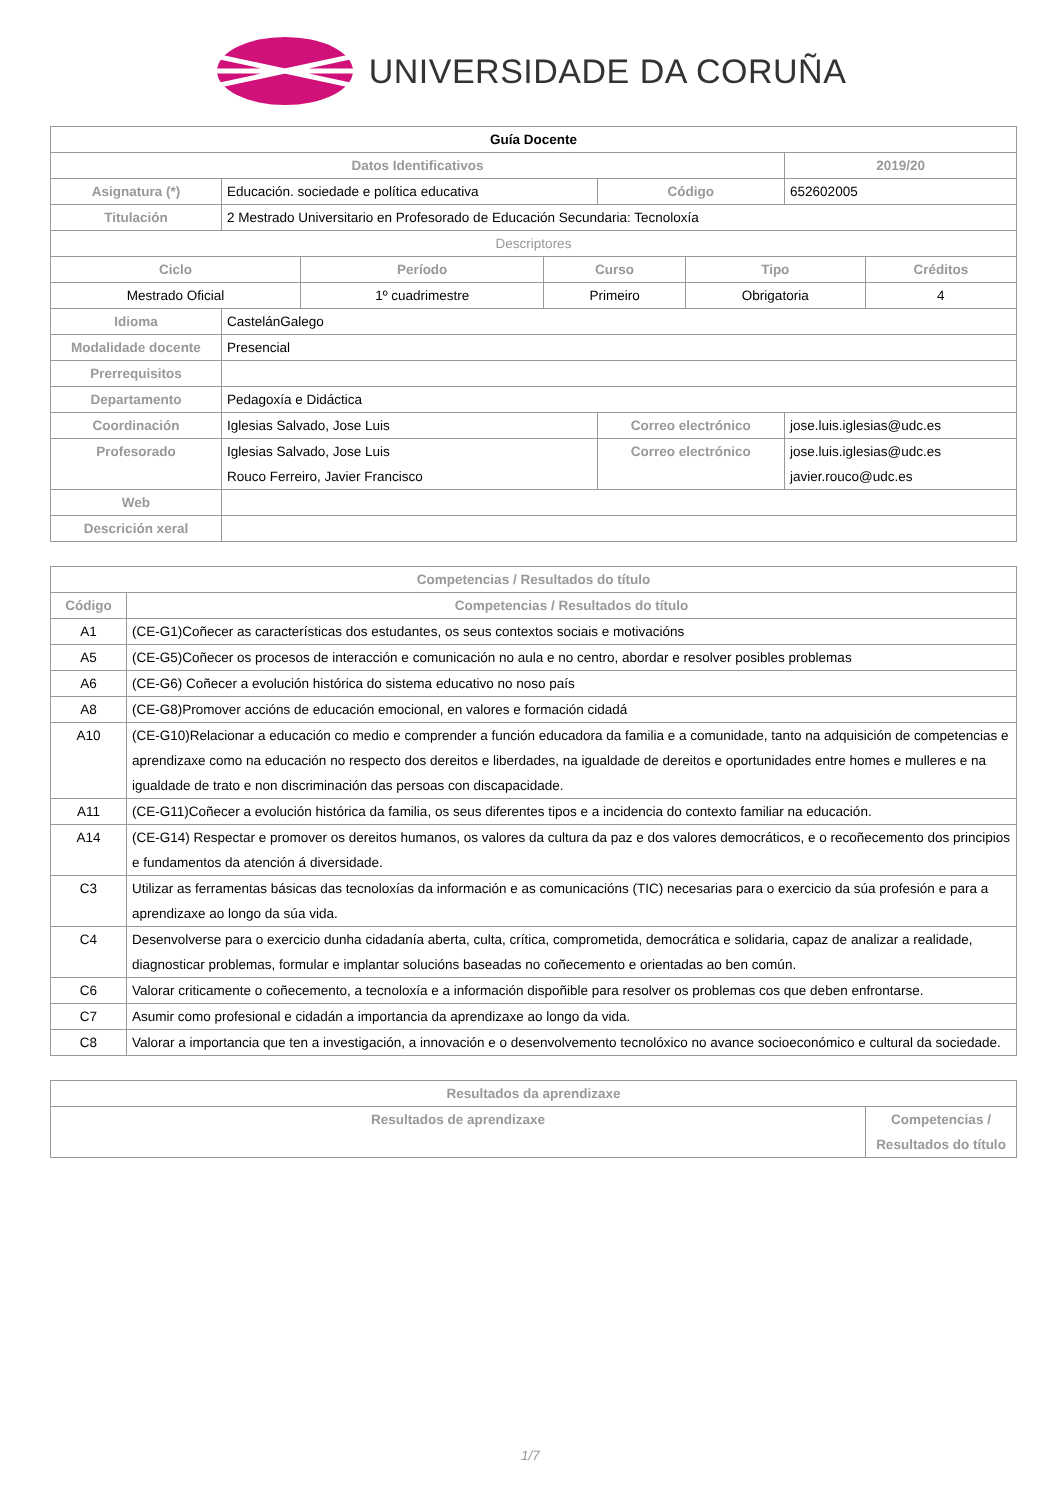UNIVERSIDADE DA CORUÑA
| Guía Docente | | | | | |
| --- | --- | --- | --- | --- | --- |
| Datos Identificativos | | | | | 2019/20 |
| Asignatura (*) | Educación. sociedade e política educativa | | Código | 652602005 | |
| Titulación | 2 Mestrado Universitario en Profesorado de Educación Secundaria: Tecnoloxía | | | | |
| Descriptores | | | | | |
| / Ciclo / Período / Curso / Tipo / Créditos / / --- / --- / --- / --- / --- / / Mestrado Oficial / 1º cuadrimestre / Primeiro / Obrigatoria / 4 / | | | | | |
| Idioma | CastelánGalego | | | | |
| Modalidade docente | Presencial | | | | |
| Prerrequisitos | | | | | |
| Departamento | Pedagoxía e Didáctica | | | | |
| Coordinación | Iglesias Salvado, Jose Luis | Correo electrónico | | jose.luis.iglesias@udc.es | |
| Profesorado | Iglesias Salvado, Jose Luis Rouco Ferreiro, Javier Francisco | Correo electrónico | | jose.luis.iglesias@udc.es javier.rouco@udc.es | |
| Web | | | | | |
| Descrición xeral | | | | | |
| Competencias / Resultados do título | |
| --- | --- |
| Código | Competencias / Resultados do título |
| A1 | (CE-G1)Coñecer as características dos estudantes, os seus contextos sociais e motivacións |
| A5 | (CE-G5)Coñecer os procesos de interacción e comunicación no aula e no centro, abordar e resolver posibles problemas |
| A6 | (CE-G6) Coñecer a evolución histórica do sistema educativo no noso país |
| A8 | (CE-G8)Promover accións de educación emocional, en valores e formación cidadá |
| A10 | (CE-G10)Relacionar a educación co medio e comprender a función educadora da familia e a comunidade, tanto na adquisición de competencias e aprendizaxe como na educación no respecto dos dereitos e liberdades, na igualdade de dereitos e oportunidades entre homes e mulleres e na igualdade de trato e non discriminación das persoas con discapacidade. |
| A11 | (CE-G11)Coñecer a evolución histórica da familia, os seus diferentes tipos e a incidencia do contexto familiar na educación. |
| A14 | (CE-G14) Respectar e promover os dereitos humanos, os valores da cultura da paz e dos valores democráticos, e o recoñecemento dos principios e fundamentos da atención á diversidade. |
| C3 | Utilizar as ferramentas básicas das tecnoloxías da información e as comunicacións (TIC) necesarias para o exercicio da súa profesión e para a aprendizaxe ao longo da súa vida. |
| C4 | Desenvolverse para o exercicio dunha cidadanía aberta, culta, crítica, comprometida, democrática e solidaria, capaz de analizar a realidade, diagnosticar problemas, formular e implantar solucións baseadas no coñecemento e orientadas ao ben común. |
| C6 | Valorar criticamente o coñecemento, a tecnoloxía e a información dispoñible para resolver os problemas cos que deben enfrontarse. |
| C7 | Asumir como profesional e cidadán a importancia da aprendizaxe ao longo da vida. |
| C8 | Valorar a importancia que ten a investigación, a innovación e o desenvolvemento tecnolóxico no avance socioeconómico e cultural da sociedade. |
| Resultados da aprendizaxe | |
| --- | --- |
| Resultados de aprendizaxe | Competencias / Resultados do título |
1/7